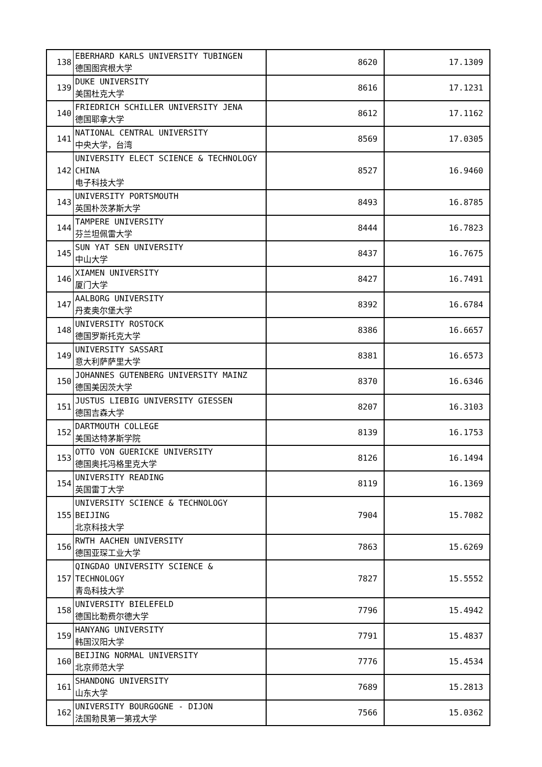| 138 | EBERHARD KARLS UNIVERSITY TUBINGEN 德国图宾根大学 | 8620 | 17.1309 |
| 139 | DUKE UNIVERSITY 美国杜克大学 | 8616 | 17.1231 |
| 140 | FRIEDRICH SCHILLER UNIVERSITY JENA 德国耶拿大学 | 8612 | 17.1162 |
| 141 | NATIONAL CENTRAL UNIVERSITY 中央大学，台湾 | 8569 | 17.0305 |
| 142 | UNIVERSITY ELECT SCIENCE & TECHNOLOGY CHINA 电子科技大学 | 8527 | 16.9460 |
| 143 | UNIVERSITY PORTSMOUTH 英国朴茨茅斯大学 | 8493 | 16.8785 |
| 144 | TAMPERE UNIVERSITY 芬兰坦佩雷大学 | 8444 | 16.7823 |
| 145 | SUN YAT SEN UNIVERSITY 中山大学 | 8437 | 16.7675 |
| 146 | XIAMEN UNIVERSITY 厦门大学 | 8427 | 16.7491 |
| 147 | AALBORG UNIVERSITY 丹麦奥尔堡大学 | 8392 | 16.6784 |
| 148 | UNIVERSITY ROSTOCK 德国罗斯托克大学 | 8386 | 16.6657 |
| 149 | UNIVERSITY SASSARI 意大利萨萨里大学 | 8381 | 16.6573 |
| 150 | JOHANNES GUTENBERG UNIVERSITY MAINZ 德国美因茨大学 | 8370 | 16.6346 |
| 151 | JUSTUS LIEBIG UNIVERSITY GIESSEN 德国吉森大学 | 8207 | 16.3103 |
| 152 | DARTMOUTH COLLEGE 美国达特茅斯学院 | 8139 | 16.1753 |
| 153 | OTTO VON GUERICKE UNIVERSITY 德国奥托冯格里克大学 | 8126 | 16.1494 |
| 154 | UNIVERSITY READING 英国雷丁大学 | 8119 | 16.1369 |
| 155 | UNIVERSITY SCIENCE & TECHNOLOGY BEIJING 北京科技大学 | 7904 | 15.7082 |
| 156 | RWTH AACHEN UNIVERSITY 德国亚琛工业大学 | 7863 | 15.6269 |
| 157 | QINGDAO UNIVERSITY SCIENCE & TECHNOLOGY 青岛科技大学 | 7827 | 15.5552 |
| 158 | UNIVERSITY BIELEFELD 德国比勒费尔德大学 | 7796 | 15.4942 |
| 159 | HANYANG UNIVERSITY 韩国汉阳大学 | 7791 | 15.4837 |
| 160 | BEIJING NORMAL UNIVERSITY 北京师范大学 | 7776 | 15.4534 |
| 161 | SHANDONG UNIVERSITY 山东大学 | 7689 | 15.2813 |
| 162 | UNIVERSITY BOURGOGNE - DIJON 法国勃艮第一第戎大学 | 7566 | 15.0362 |